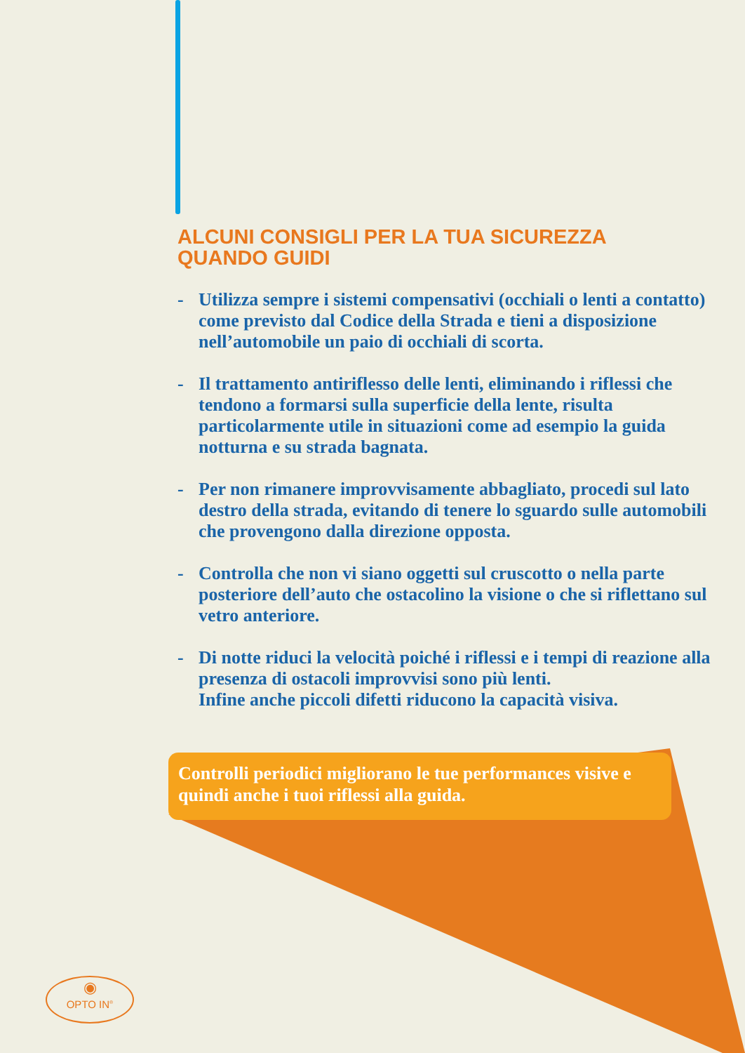ALCUNI CONSIGLI PER LA TUA SICUREZZA
QUANDO GUIDI
- Utilizza sempre i sistemi compensativi (occhiali o lenti a contatto) come previsto dal Codice della Strada e tieni a disposizione nell’automobile un paio di occhiali di scorta.
- Il trattamento antiriflesso delle lenti, eliminando i riflessi che tendono a formarsi sulla superficie della lente, risulta particolarmente utile in situazioni come ad esempio la guida notturna e su strada bagnata.
- Per non rimanere improvvisamente abbagliato, procedi sul lato destro della strada, evitando di tenere lo sguardo sulle automobili che provengono dalla direzione opposta.
- Controlla che non vi siano oggetti sul cruscotto o nella parte posteriore dell’auto che ostacolino la visione o che si riflettano sul vetro anteriore.
- Di notte riduci la velocità poiché i riflessi e i tempi di reazione alla presenza di ostacoli improvvisi sono più lenti.
Infine anche piccoli difetti riducono la capacità visiva.
Controlli periodici migliorano le tue performances visive e quindi anche i tuoi riflessi alla guida.
◉
OPTO IN<sup>®</sup>